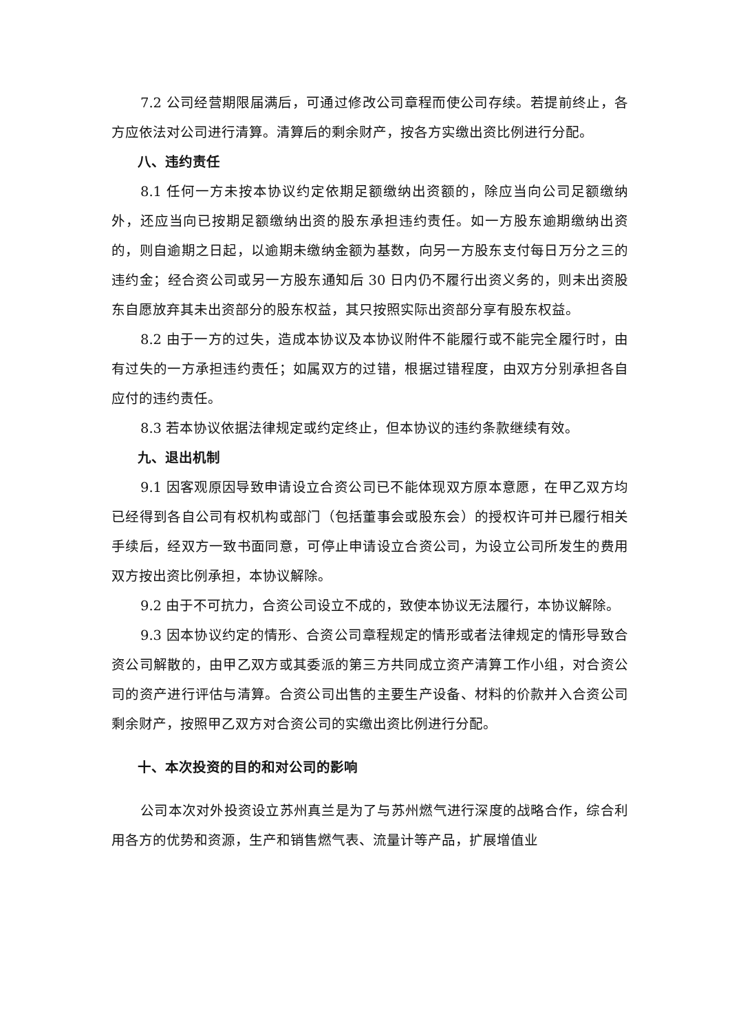7.2 公司经营期限届满后，可通过修改公司章程而使公司存续。若提前终止，各方应依法对公司进行清算。清算后的剩余财产，按各方实缴出资比例进行分配。
八、违约责任
8.1 任何一方未按本协议约定依期足额缴纳出资额的，除应当向公司足额缴纳外，还应当向已按期足额缴纳出资的股东承担违约责任。如一方股东逾期缴纳出资的，则自逾期之日起，以逾期未缴纳金额为基数，向另一方股东支付每日万分之三的违约金；经合资公司或另一方股东通知后 30 日内仍不履行出资义务的，则未出资股东自愿放弃其未出资部分的股东权益，其只按照实际出资部分享有股东权益。
8.2 由于一方的过失，造成本协议及本协议附件不能履行或不能完全履行时，由有过失的一方承担违约责任；如属双方的过错，根据过错程度，由双方分别承担各自应付的违约责任。
8.3 若本协议依据法律规定或约定终止，但本协议的违约条款继续有效。
九、退出机制
9.1 因客观原因导致申请设立合资公司已不能体现双方原本意愿，在甲乙双方均已经得到各自公司有权机构或部门（包括董事会或股东会）的授权许可并已履行相关手续后，经双方一致书面同意，可停止申请设立合资公司，为设立公司所发生的费用双方按出资比例承担，本协议解除。
9.2 由于不可抗力，合资公司设立不成的，致使本协议无法履行，本协议解除。
9.3 因本协议约定的情形、合资公司章程规定的情形或者法律规定的情形导致合资公司解散的，由甲乙双方或其委派的第三方共同成立资产清算工作小组，对合资公司的资产进行评估与清算。合资公司出售的主要生产设备、材料的价款并入合资公司剩余财产，按照甲乙双方对合资公司的实缴出资比例进行分配。
十、本次投资的目的和对公司的影响
公司本次对外投资设立苏州真兰是为了与苏州燃气进行深度的战略合作，综合利用各方的优势和资源，生产和销售燃气表、流量计等产品，扩展增值业